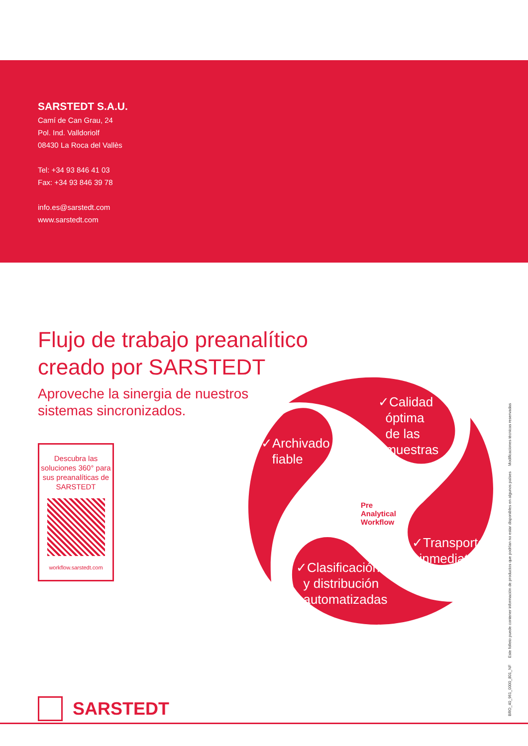SARSTEDT S.A.U.
Camí de Can Grau, 24
Pol. Ind. Valldoriolf
08430 La Roca del Vallès
Tel: +34 93 846 41 03
Fax: +34 93 846 39 78
info.es@sarstedt.com
www.sarstedt.com
Flujo de trabajo preanalítico
creado por SARSTEDT
Aproveche la sinergia de nuestros
sistemas sincronizados.
Descubra las soluciones 360° para sus preanalíticas de SARSTEDT
workflow.sarstedt.com
✓Calidad
óptima
de las
muestras
✓Archivado
fiable
✓Transporte
inmediato
✓Clasificación
y distribución
automatizadas
Pre
Analytical
Workflow
SARSTEDT
BRO_40_961_0000_801_NF Este folleto puede contener información de productos que podrían no estar disponibles en algunos países Modificaciones técnicas reservadas